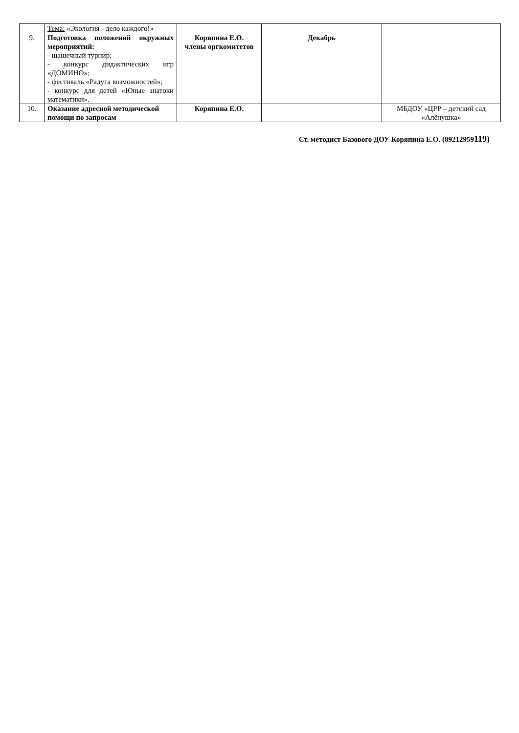| | Тема: «Экология - дело каждого!» | | | |
| 9. | Подготовка положений окружных мероприятий: - шашечный турнир; - конкурс дидактических игр «ДОМИНО»; - фестиваль «Радуга возможностей»; - конкурс для детей «Юные знатоки математики». | Коряпина Е.О. члены оргкомитетов | Декабрь | |
| 10. | Оказание адресной методической помощи по запросам | Коряпина Е.О. | | МБДОУ «ЦРР – детский сад «Алёнушка» |
Ст. методист Базового ДОУ Коряпина Е.О. (89212959119)